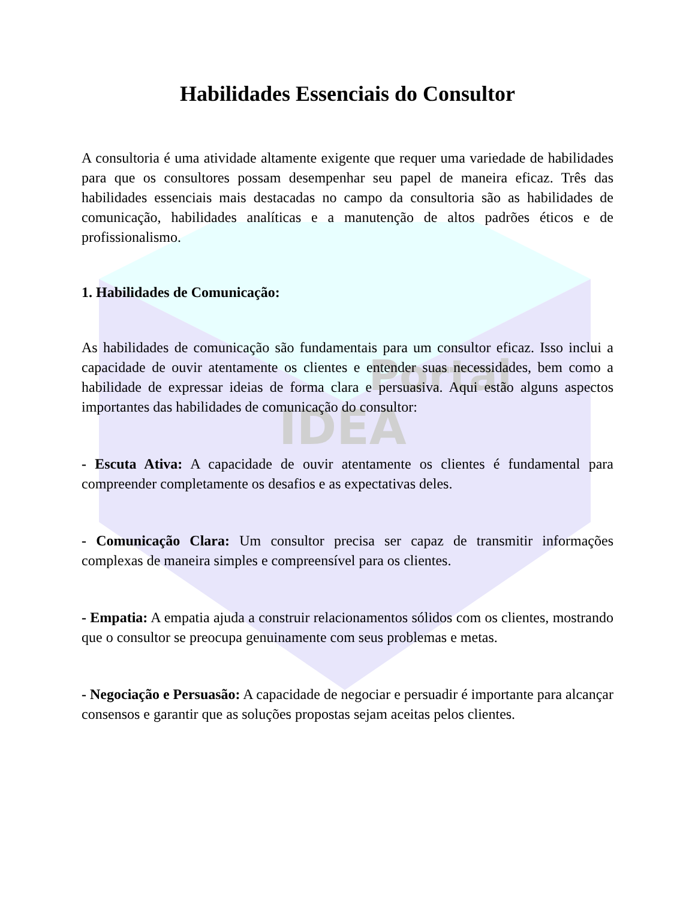Portal
IDEA
Habilidades Essenciais do Consultor
A consultoria é uma atividade altamente exigente que requer uma variedade de habilidades para que os consultores possam desempenhar seu papel de maneira eficaz. Três das habilidades essenciais mais destacadas no campo da consultoria são as habilidades de comunicação, habilidades analíticas e a manutenção de altos padrões éticos e de profissionalismo.
1. Habilidades de Comunicação:
As habilidades de comunicação são fundamentais para um consultor eficaz. Isso inclui a capacidade de ouvir atentamente os clientes e entender suas necessidades, bem como a habilidade de expressar ideias de forma clara e persuasiva. Aqui estão alguns aspectos importantes das habilidades de comunicação do consultor:
- Escuta Ativa: A capacidade de ouvir atentamente os clientes é fundamental para compreender completamente os desafios e as expectativas deles.
- Comunicação Clara: Um consultor precisa ser capaz de transmitir informações complexas de maneira simples e compreensível para os clientes.
- Empatia: A empatia ajuda a construir relacionamentos sólidos com os clientes, mostrando que o consultor se preocupa genuinamente com seus problemas e metas.
- Negociação e Persuasão: A capacidade de negociar e persuadir é importante para alcançar consensos e garantir que as soluções propostas sejam aceitas pelos clientes.